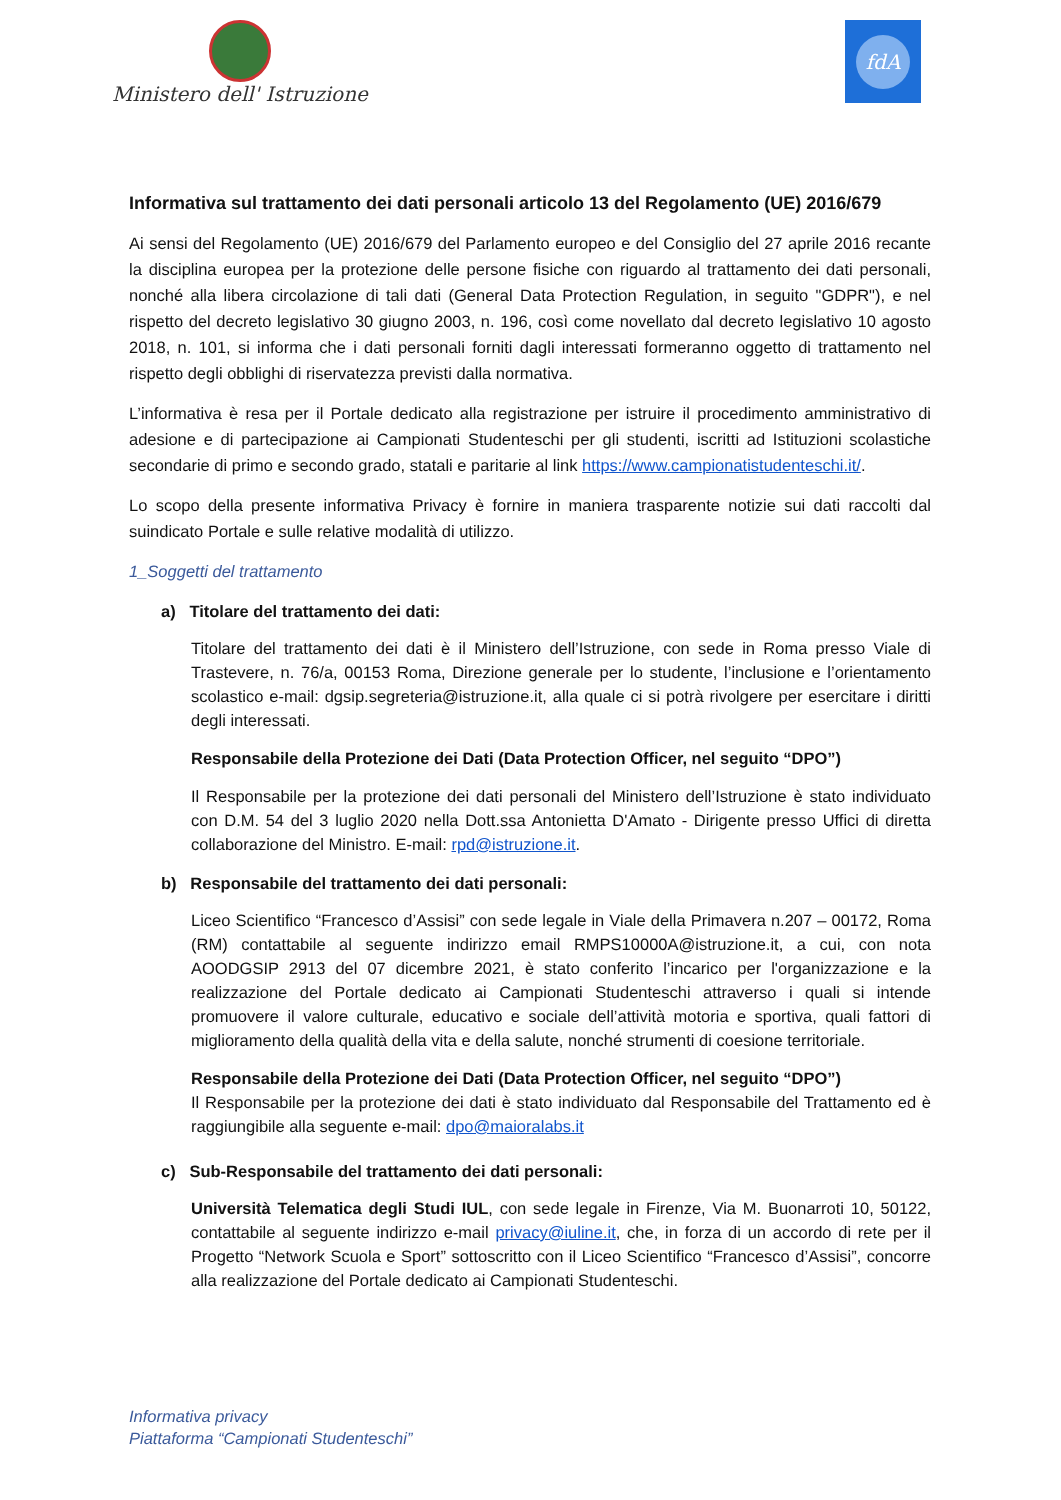Ministero dell' Istruzione
fdA
Informativa sul trattamento dei dati personali articolo 13 del Regolamento (UE) 2016/679
Ai sensi del Regolamento (UE) 2016/679 del Parlamento europeo e del Consiglio del 27 aprile 2016 recante la disciplina europea per la protezione delle persone fisiche con riguardo al trattamento dei dati personali, nonché alla libera circolazione di tali dati (General Data Protection Regulation, in seguito "GDPR"), e nel rispetto del decreto legislativo 30 giugno 2003, n. 196, così come novellato dal decreto legislativo 10 agosto 2018, n. 101, si informa che i dati personali forniti dagli interessati formeranno oggetto di trattamento nel rispetto degli obblighi di riservatezza previsti dalla normativa.
L’informativa è resa per il Portale dedicato alla registrazione per istruire il procedimento amministrativo di adesione e di partecipazione ai Campionati Studenteschi per gli studenti, iscritti ad Istituzioni scolastiche secondarie di primo e secondo grado, statali e paritarie al link https://www.campionatistudenteschi.it/.
Lo scopo della presente informativa Privacy è fornire in maniera trasparente notizie sui dati raccolti dal suindicato Portale e sulle relative modalità di utilizzo.
1_Soggetti del trattamento
a) Titolare del trattamento dei dati:
Titolare del trattamento dei dati è il Ministero dell’Istruzione, con sede in Roma presso Viale di Trastevere, n. 76/a, 00153 Roma, Direzione generale per lo studente, l’inclusione e l’orientamento scolastico e-mail: dgsip.segreteria@istruzione.it, alla quale ci si potrà rivolgere per esercitare i diritti degli interessati.
Responsabile della Protezione dei Dati (Data Protection Officer, nel seguito “DPO”)
Il Responsabile per la protezione dei dati personali del Ministero dell’Istruzione è stato individuato con D.M. 54 del 3 luglio 2020 nella Dott.ssa Antonietta D'Amato - Dirigente presso Uffici di diretta collaborazione del Ministro. E-mail: rpd@istruzione.it.
b) Responsabile del trattamento dei dati personali:
Liceo Scientifico “Francesco d’Assisi” con sede legale in Viale della Primavera n.207 – 00172, Roma (RM) contattabile al seguente indirizzo email RMPS10000A@istruzione.it, a cui, con nota AOODGSIP 2913 del 07 dicembre 2021, è stato conferito l’incarico per l'organizzazione e la realizzazione del Portale dedicato ai Campionati Studenteschi attraverso i quali si intende promuovere il valore culturale, educativo e sociale dell’attività motoria e sportiva, quali fattori di miglioramento della qualità della vita e della salute, nonché strumenti di coesione territoriale.
Responsabile della Protezione dei Dati (Data Protection Officer, nel seguito “DPO”)
Il Responsabile per la protezione dei dati è stato individuato dal Responsabile del Trattamento ed è raggiungibile alla seguente e-mail: dpo@maioralabs.it
c) Sub-Responsabile del trattamento dei dati personali:
Università Telematica degli Studi IUL, con sede legale in Firenze, Via M. Buonarroti 10, 50122, contattabile al seguente indirizzo e-mail privacy@iuline.it, che, in forza di un accordo di rete per il Progetto “Network Scuola e Sport” sottoscritto con il Liceo Scientifico “Francesco d’Assisi”, concorre alla realizzazione del Portale dedicato ai Campionati Studenteschi.
Informativa privacy
Piattaforma “Campionati Studenteschi”